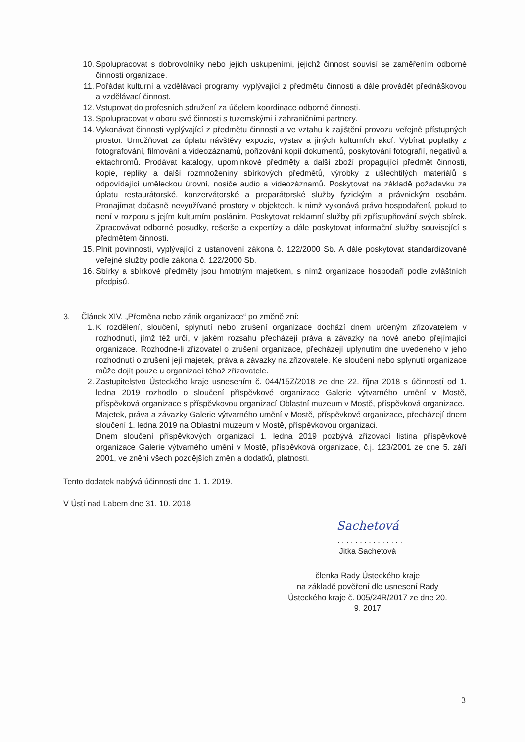10. Spolupracovat s dobrovolníky nebo jejich uskupeními, jejichž činnost souvisí se zaměřením odborné činnosti organizace.
11. Pořádat kulturní a vzdělávací programy, vyplývající z předmětu činnosti a dále provádět přednáškovou a vzdělávací činnost.
12. Vstupovat do profesních sdružení za účelem koordinace odborné činnosti.
13. Spolupracovat v oboru své činnosti s tuzemskými i zahraničními partnery.
14. Vykonávat činnosti vyplývající z předmětu činnosti a ve vztahu k zajištění provozu veřejně přístupných prostor. Umožňovat za úplatu návštěvy expozic, výstav a jiných kulturních akcí. Vybírat poplatky z fotografování, filmování a videozáznamů, pořizování kopií dokumentů, poskytování fotografií, negativů a ektachromů. Prodávat katalogy, upomínkové předměty a další zboží propagující předmět činnosti, kopie, repliky a další rozmnoženiny sbírkových předmětů, výrobky z ušlechtilých materiálů s odpovídající uměleckou úrovní, nosiče audio a videozáznamů. Poskytovat na základě požadavku za úplatu restaurátorské, konzervátorské a preparátorské služby fyzickým a právnickým osobám. Pronajímat dočasně nevyužívané prostory v objektech, k nimž vykonává právo hospodaření, pokud to není v rozporu s jejím kulturním posláním. Poskytovat reklamní služby při zpřístupňování svých sbírek. Zpracovávat odborné posudky, rešerše a expertízy a dále poskytovat informační služby související s předmětem činnosti.
15. Plnit povinnosti, vyplývající z ustanovení zákona č. 122/2000 Sb. A dále poskytovat standardizované veřejné služby podle zákona č. 122/2000 Sb.
16. Sbírky a sbírkové předměty jsou hmotným majetkem, s nímž organizace hospodaří podle zvláštních předpisů.
3. Článek XIV. „Přeměna nebo zánik organizace“ po změně zní:
1. K rozdělení, sloučení, splynutí nebo zrušení organizace dochází dnem určeným zřizovatelem v rozhodnutí, jímž též určí, v jakém rozsahu přecházejí práva a závazky na nové anebo přejímající organizace. Rozhodne-li zřizovatel o zrušení organizace, přecházejí uplynutím dne uvedeného v jeho rozhodnutí o zrušení její majetek, práva a závazky na zřizovatele. Ke sloučení nebo splynutí organizace může dojít pouze u organizací téhož zřizovatele.
2. Zastupitelstvo Ústeckého kraje usnesením č. 044/15Z/2018 ze dne 22. října 2018 s účinností od 1. ledna 2019 rozhodlo o sloučení příspěvkové organizace Galerie výtvarného umění v Mostě, příspěvková organizace s příspěvkovou organizací Oblastní muzeum v Mostě, příspěvková organizace.
Majetek, práva a závazky Galerie výtvarného umění v Mostě, příspěvkové organizace, přecházejí dnem sloučení 1. ledna 2019 na Oblastní muzeum v Mostě, příspěvkovou organizaci.
Dnem sloučení příspěvkových organizací 1. ledna 2019 pozbývá zřizovací listina příspěvkové organizace Galerie výtvarného umění v Mostě, příspěvková organizace, č.j. 123/2001 ze dne 5. září 2001, ve znění všech pozdějších změn a dodatků, platnosti.
Tento dodatek nabývá účinnosti dne 1. 1. 2019.
V Ústí nad Labem dne 31. 10. 2018
Sachetová
. . . . . . . . . . . . . . . .
Jitka Sachetová
členka Rady Ústeckého kraje
na základě pověření dle usnesení Rady
Ústeckého kraje č. 005/24R/2017 ze dne 20. 9. 2017
3